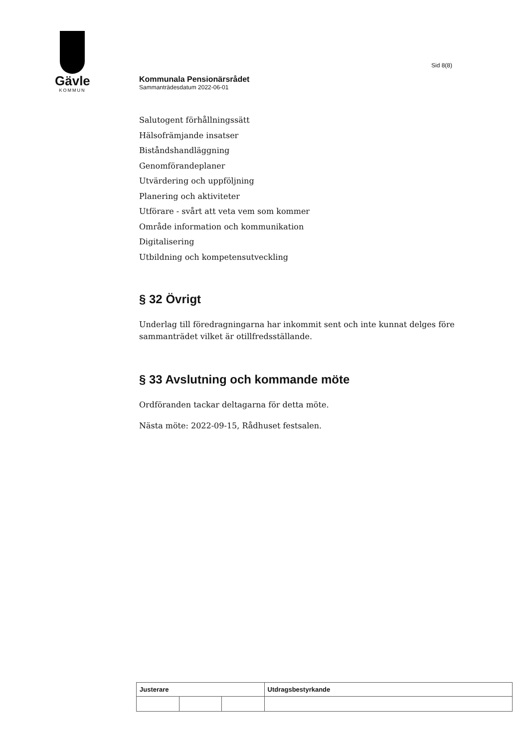Gävle
KOMMUN
Sid 8(8)
Kommunala Pensionärsrådet
Sammanträdesdatum 2022-06-01
Salutogent förhållningssätt
Hälsofrämjande insatser
Biståndshandläggning
Genomförandeplaner
Utvärdering och uppföljning
Planering och aktiviteter
Utförare - svårt att veta vem som kommer
Område information och kommunikation
Digitalisering
Utbildning och kompetensutveckling
§ 32 Övrigt
Underlag till föredragningarna har inkommit sent och inte kunnat delges före sammanträdet vilket är otillfredsställande.
§ 33 Avslutning och kommande möte
Ordföranden tackar deltagarna för detta möte.
Nästa möte: 2022-09-15, Rådhuset festsalen.
| Justerare | | | Utdragsbestyrkande |
| --- | --- | --- | --- |